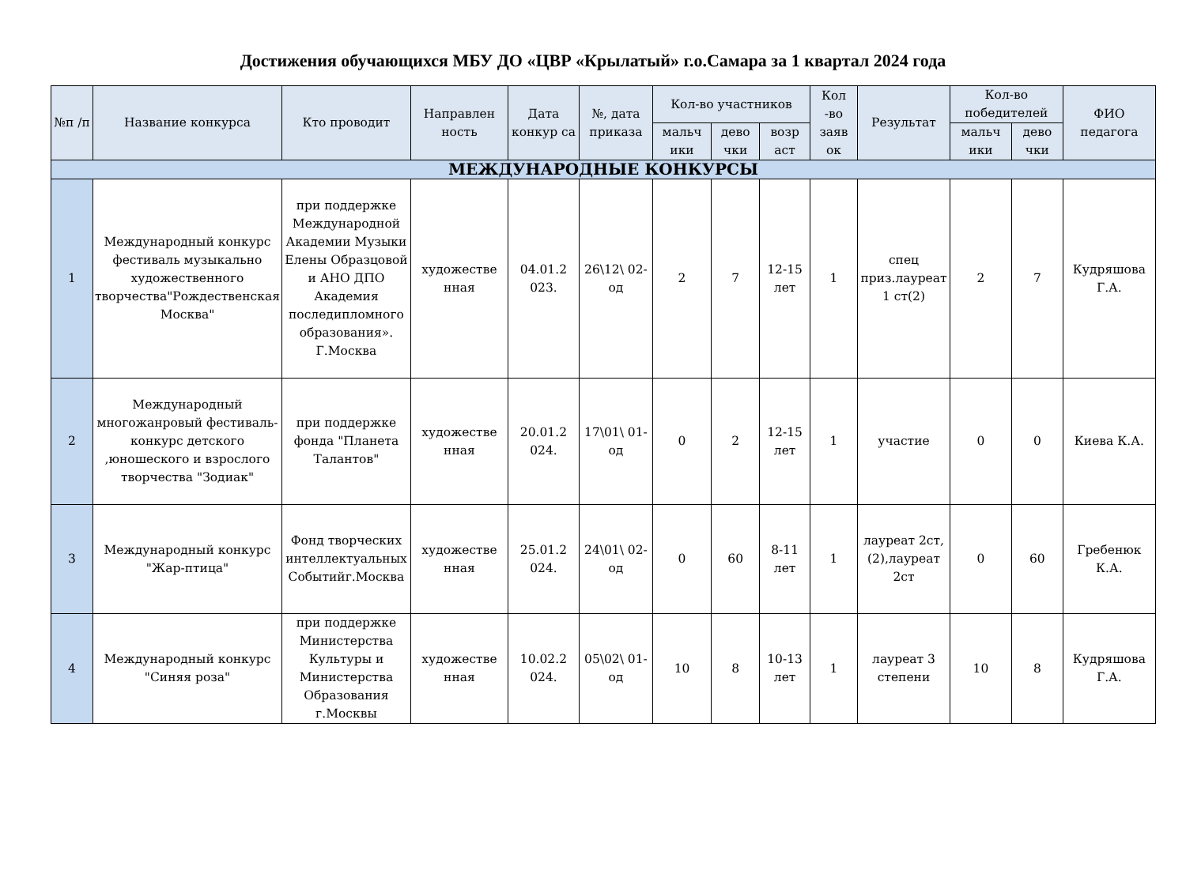Достижения обучающихся МБУ ДО «ЦВР «Крылатый» г.о.Самара за 1 квартал 2024 года
| №п /п | Название конкурса | Кто проводит | Направлен ность | Дата конкур са | №, дата приказа | Кол-во участников | | | Кол -во заяв ок | Результат | Кол-во победителей | | ФИО педагога |
| --- | --- | --- | --- | --- | --- | --- | --- | --- | --- | --- | --- | --- | --- |
| | | | | | | мальч ики | дево чки | возр аст | | | мальч ики | дево чки | |
| МЕЖДУНАРОДНЫЕ КОНКУРСЫ | | | | | | | | | | | | | |
| 1 | Международный конкурс фестиваль музыкально художественного творчества"Рождественская Москва" | при поддержке Международной Академии Музыки Елены Образцовой и АНО ДПО Академия последипломного образования». Г.Москва | художестве нная | 04.01.2 023. | 26\12\ 02-од | 2 | 7 | 12-15 лет | 1 | спец приз.лауреат 1 ст(2) | 2 | 7 | Кудряшова Г.А. |
| 2 | Международный многожанровый фестиваль- конкурс детского ,юношеского и взрослого творчества "Зодиак" | при поддержке фонда "Планета Талантов" | художестве нная | 20.01.2 024. | 17\01\ 01-од | 0 | 2 | 12-15 лет | 1 | участие | 0 | 0 | Киева К.А. |
| 3 | Международный конкурс "Жар-птица" | Фонд творческих интеллектуальных Событийг.Москва | художестве нная | 25.01.2 024. | 24\01\ 02-од | 0 | 60 | 8-11 лет | 1 | лауреат 2ст,(2),лауреат 2ст | 0 | 60 | Гребенюк К.А. |
| 4 | Международный конкурс "Синяя роза" | при поддержке Министерства Культуры и Министерства Образования г.Москвы | художестве нная | 10.02.2 024. | 05\02\ 01-од | 10 | 8 | 10-13 лет | 1 | лауреат 3 степени | 10 | 8 | Кудряшова Г.А. |